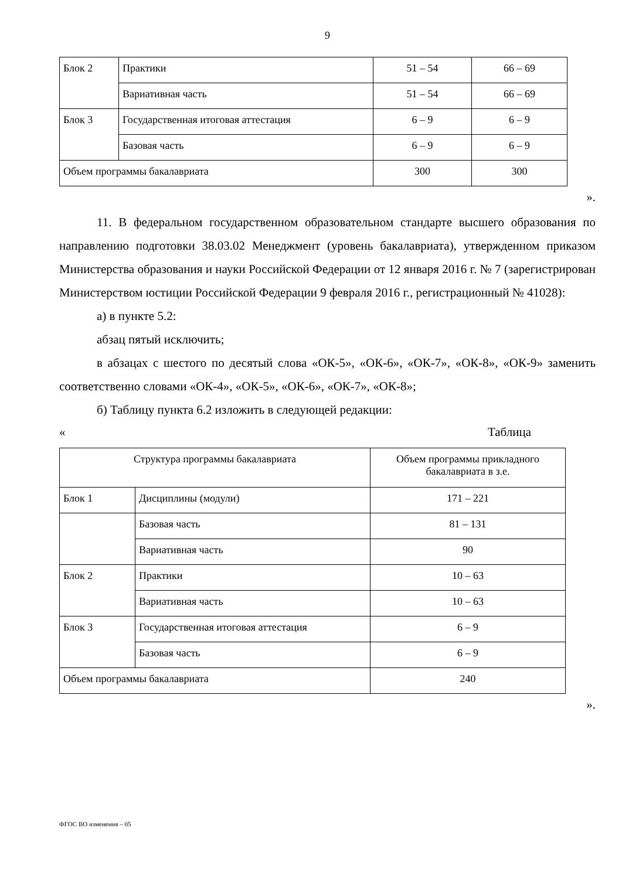9
| Блок 2 | Практики | 51 – 54 | 66 – 69 |
| | Вариативная часть | 51 – 54 | 66 – 69 |
| Блок 3 | Государственная итоговая аттестация | 6 – 9 | 6 – 9 |
| | Базовая часть | 6 – 9 | 6 – 9 |
| Объем программы бакалавриата | | 300 | 300 |
».
11. В федеральном государственном образовательном стандарте высшего образования по направлению подготовки 38.03.02 Менеджмент (уровень бакалавриата), утвержденном приказом Министерства образования и науки Российской Федерации от 12 января 2016 г. № 7 (зарегистрирован Министерством юстиции Российской Федерации 9 февраля 2016 г., регистрационный № 41028):
а) в пункте 5.2:
абзац пятый исключить;
в абзацах с шестого по десятый слова «ОК-5», «ОК-6», «ОК-7», «ОК-8», «ОК-9» заменить соответственно словами «ОК-4», «ОК-5», «ОК-6», «ОК-7», «ОК-8»;
б) Таблицу пункта 6.2 изложить в следующей редакции:
« Таблица
| Структура программы бакалавриата | | Объем программы прикладного бакалавриата в з.е. |
| Блок 1 | Дисциплины (модули) | 171 – 221 |
| | Базовая часть | 81 – 131 |
| | Вариативная часть | 90 |
| Блок 2 | Практики | 10 – 63 |
| | Вариативная часть | 10 – 63 |
| Блок 3 | Государственная итоговая аттестация | 6 – 9 |
| | Базовая часть | 6 – 9 |
| Объем программы бакалавриата | | 240 |
».
ФГОС ВО изменения – 05